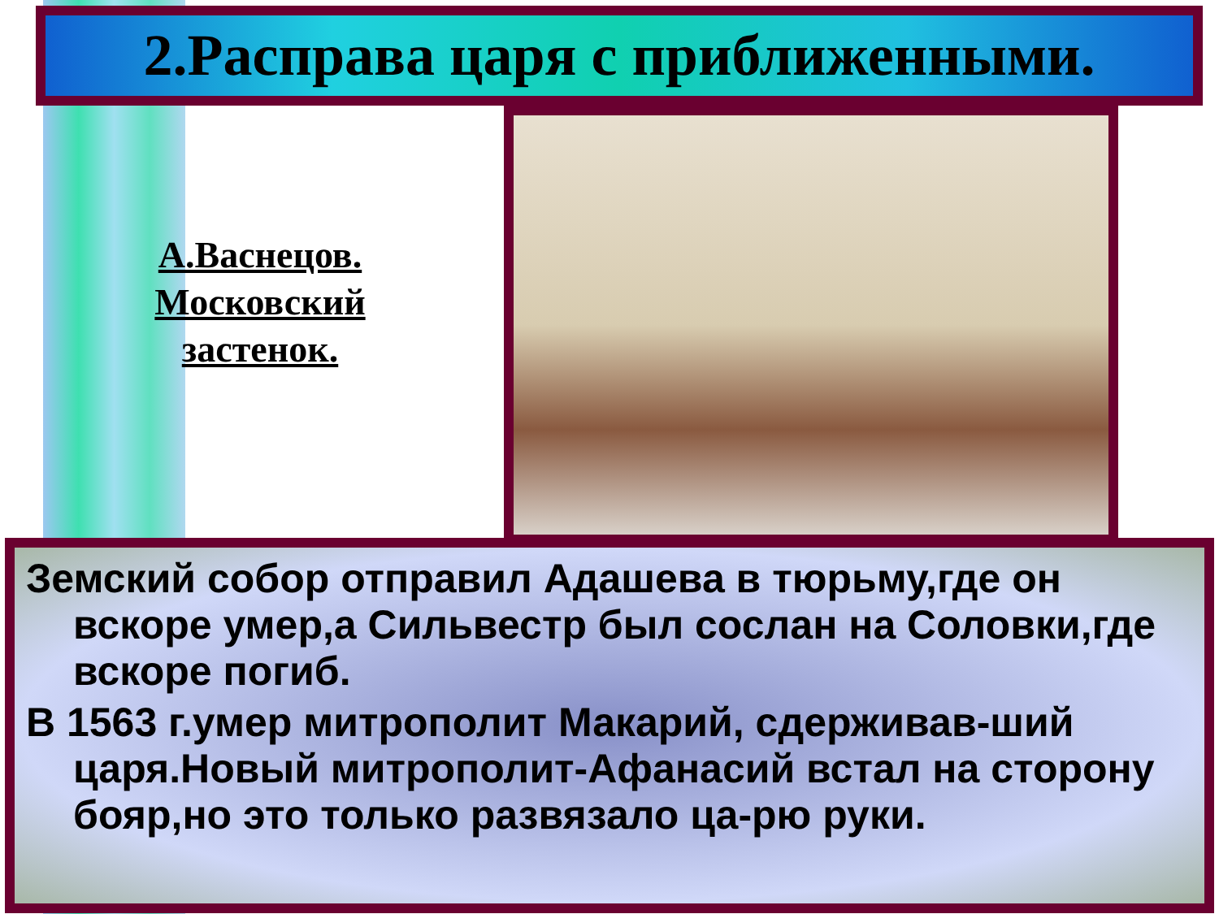2.Расправа царя с приближенными.
А.Васнецов. Московский застенок.
Земский собор отправил Адашева в тюрьму,где он вскоре умер,а Сильвестр был сослан на Соловки,где вскоре погиб.
В 1563 г.умер митрополит Макарий, сдерживав-ший царя.Новый митрополит-Афанасий встал на сторону бояр,но это только развязало ца-рю руки.